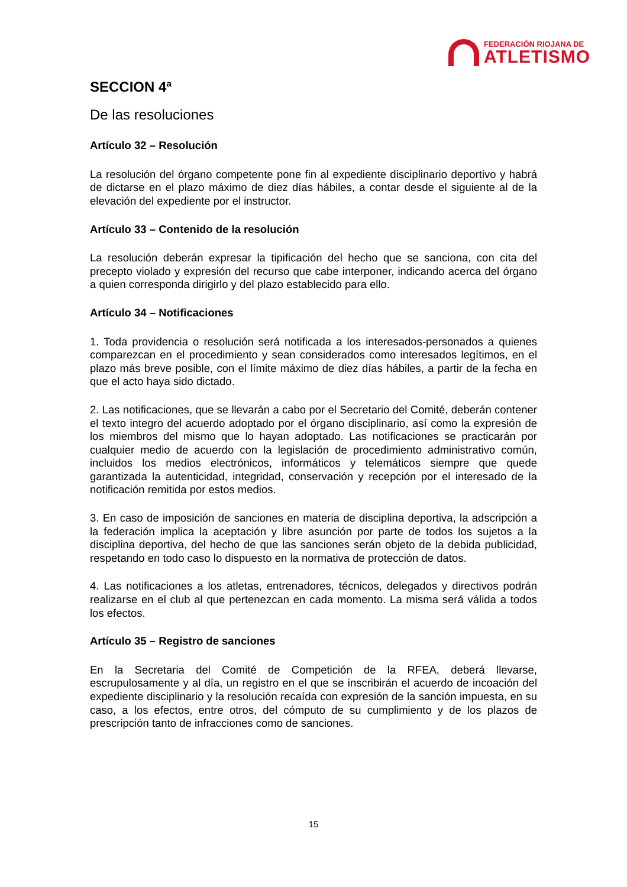FEDERACIÓN RIOJANA DE
ATLETISMO
SECCION 4ª
De las resoluciones
Artículo 32 – Resolución
La resolución del órgano competente pone fin al expediente disciplinario deportivo y habrá de dictarse en el plazo máximo de diez días hábiles, a contar desde el siguiente al de la elevación del expediente por el instructor.
Artículo 33 – Contenido de la resolución
La resolución deberán expresar la tipificación del hecho que se sanciona, con cita del precepto violado y expresión del recurso que cabe interponer, indicando acerca del órgano a quien corresponda dirigirlo y del plazo establecido para ello.
Artículo 34 – Notificaciones
1. Toda providencia o resolución será notificada a los interesados-personados a quienes comparezcan en el procedimiento y sean considerados como interesados legítimos, en el plazo más breve posible, con el límite máximo de diez días hábiles, a partir de la fecha en que el acto haya sido dictado.
2. Las notificaciones, que se llevarán a cabo por el Secretario del Comité, deberán contener el texto integro del acuerdo adoptado por el órgano disciplinario, así como la expresión de los miembros del mismo que lo hayan adoptado. Las notificaciones se practicarán por cualquier medio de acuerdo con la legislación de procedimiento administrativo común, incluidos los medios electrónicos, informáticos y telemáticos siempre que quede garantizada la autenticidad, integridad, conservación y recepción por el interesado de la notificación remitida por estos medios.
3. En caso de imposición de sanciones en materia de disciplina deportiva, la adscripción a la federación implica la aceptación y libre asunción por parte de todos los sujetos a la disciplina deportiva, del hecho de que las sanciones serán objeto de la debida publicidad, respetando en todo caso lo dispuesto en la normativa de protección de datos.
4. Las notificaciones a los atletas, entrenadores, técnicos, delegados y directivos podrán realizarse en el club al que pertenezcan en cada momento. La misma será válida a todos los efectos.
Artículo 35 – Registro de sanciones
En la Secretaria del Comité de Competición de la RFEA, deberá llevarse, escrupulosamente y al día, un registro en el que se inscribirán el acuerdo de incoación del expediente disciplinario y la resolución recaída con expresión de la sanción impuesta, en su caso, a los efectos, entre otros, del cómputo de su cumplimiento y de los plazos de prescripción tanto de infracciones como de sanciones.
15